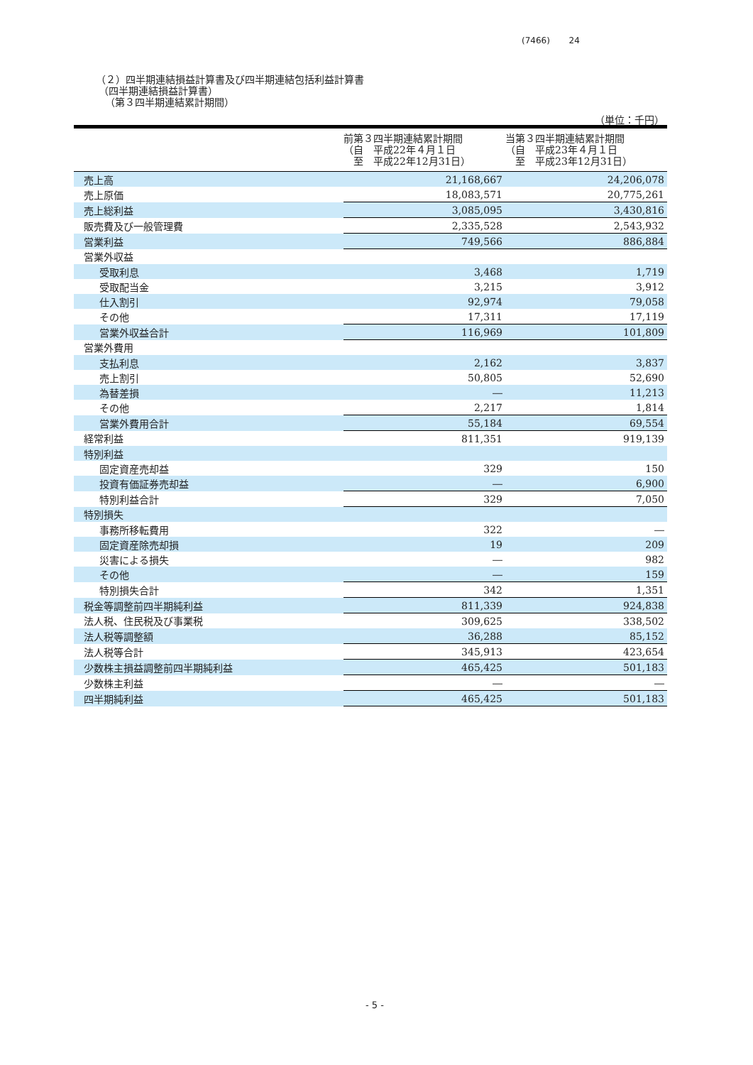(7466) 24
（２）四半期連結損益計算書及び四半期連結包括利益計算書
（四半期連結損益計算書）
（第３四半期連結累計期間）
（単位：千円）
| | 前第３四半期連結累計期間 （自 平成22年４月１日 至 平成22年12月31日） | 当第３四半期連結累計期間 （自 平成23年４月１日 至 平成23年12月31日） |
| --- | --- | --- |
| 売上高 | 21,168,667 | 24,206,078 |
| 売上原価 | 18,083,571 | 20,775,261 |
| 売上総利益 | 3,085,095 | 3,430,816 |
| 販売費及び一般管理費 | 2,335,528 | 2,543,932 |
| 営業利益 | 749,566 | 886,884 |
| 営業外収益 | | |
| 受取利息 | 3,468 | 1,719 |
| 受取配当金 | 3,215 | 3,912 |
| 仕入割引 | 92,974 | 79,058 |
| その他 | 17,311 | 17,119 |
| 営業外収益合計 | 116,969 | 101,809 |
| 営業外費用 | | |
| 支払利息 | 2,162 | 3,837 |
| 売上割引 | 50,805 | 52,690 |
| 為替差損 | ― | 11,213 |
| その他 | 2,217 | 1,814 |
| 営業外費用合計 | 55,184 | 69,554 |
| 経常利益 | 811,351 | 919,139 |
| 特別利益 | | |
| 固定資産売却益 | 329 | 150 |
| 投資有価証券売却益 | ― | 6,900 |
| 特別利益合計 | 329 | 7,050 |
| 特別損失 | | |
| 事務所移転費用 | 322 | ― |
| 固定資産除売却損 | 19 | 209 |
| 災害による損失 | ― | 982 |
| その他 | ― | 159 |
| 特別損失合計 | 342 | 1,351 |
| 税金等調整前四半期純利益 | 811,339 | 924,838 |
| 法人税、住民税及び事業税 | 309,625 | 338,502 |
| 法人税等調整額 | 36,288 | 85,152 |
| 法人税等合計 | 345,913 | 423,654 |
| 少数株主損益調整前四半期純利益 | 465,425 | 501,183 |
| 少数株主利益 | ― | ― |
| 四半期純利益 | 465,425 | 501,183 |
- 5 -